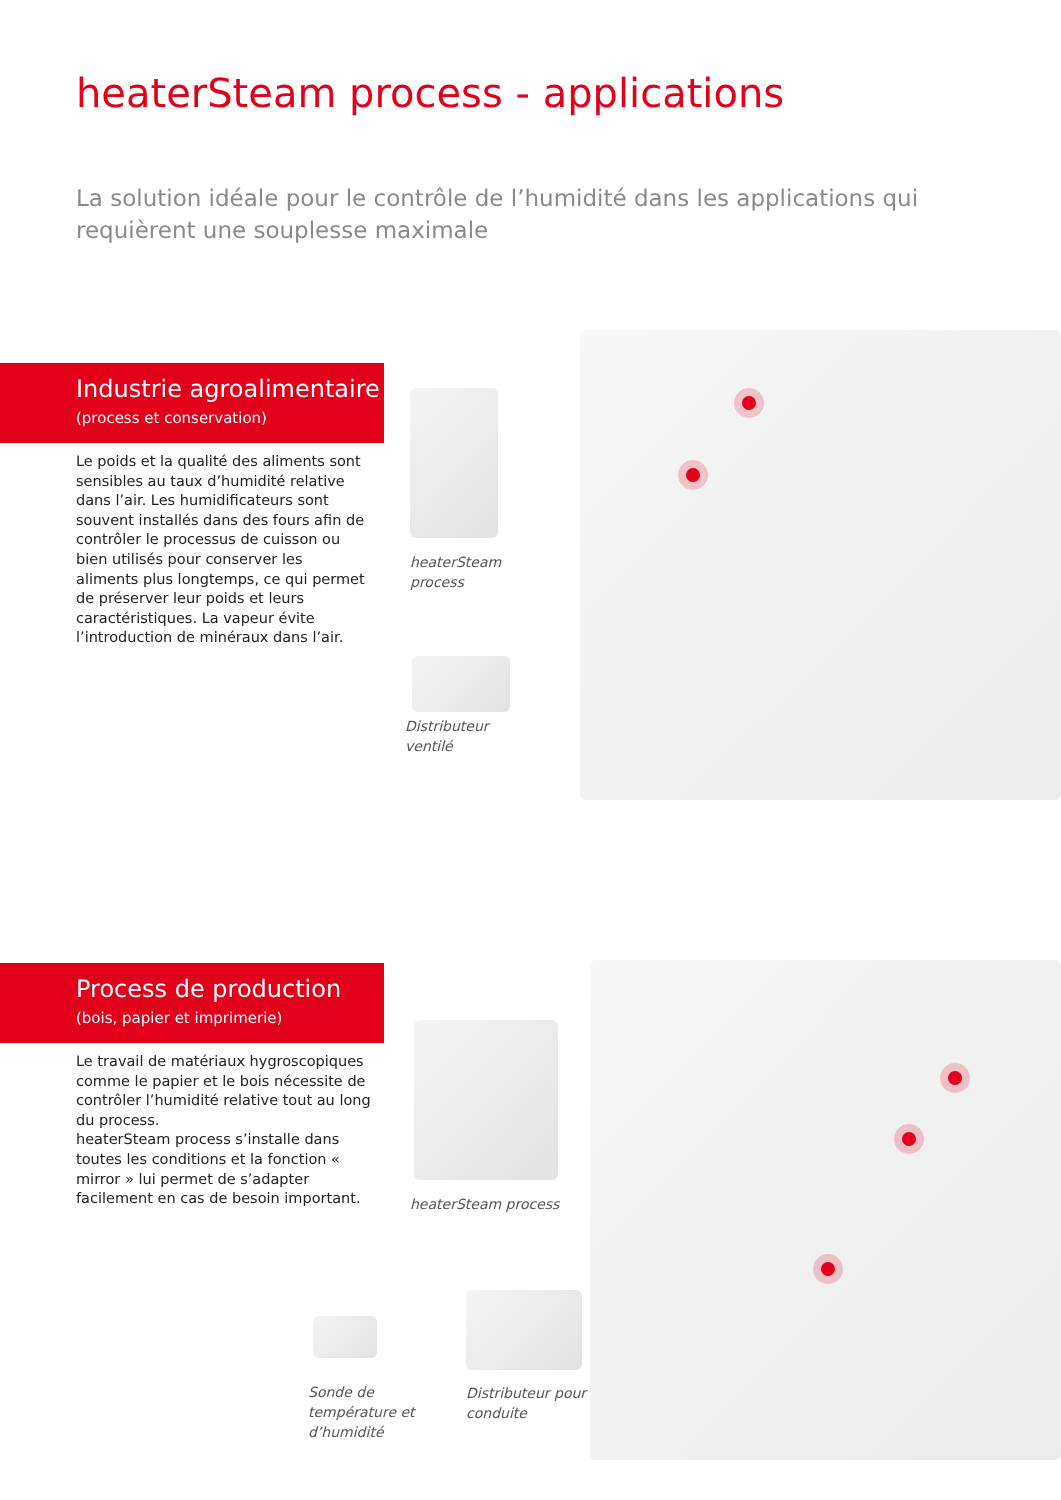heaterSteam process - applications
La solution idéale pour le contrôle de l’humidité dans les applications qui requièrent une souplesse maximale
Industrie agroalimentaire
(process et conservation)
Le poids et la qualité des aliments sont sensibles au taux d’humidité relative dans l’air. Les humidificateurs sont souvent installés dans des fours afin de contrôler le processus de cuisson ou bien utilisés pour conserver les aliments plus longtemps, ce qui permet de préserver leur poids et leurs caractéristiques. La vapeur évite l’introduction de minéraux dans l’air.
heaterSteam
process
Distributeur
ventilé
Process de production
(bois, papier et imprimerie)
Le travail de matériaux hygroscopiques comme le papier et le bois nécessite de contrôler l’humidité relative tout au long du process.
heaterSteam process s’installe dans toutes les conditions et la fonction « mirror » lui permet de s’adapter facilement en cas de besoin important.
heaterSteam process
Sonde de
température et
d’humidité
Distributeur pour
conduite